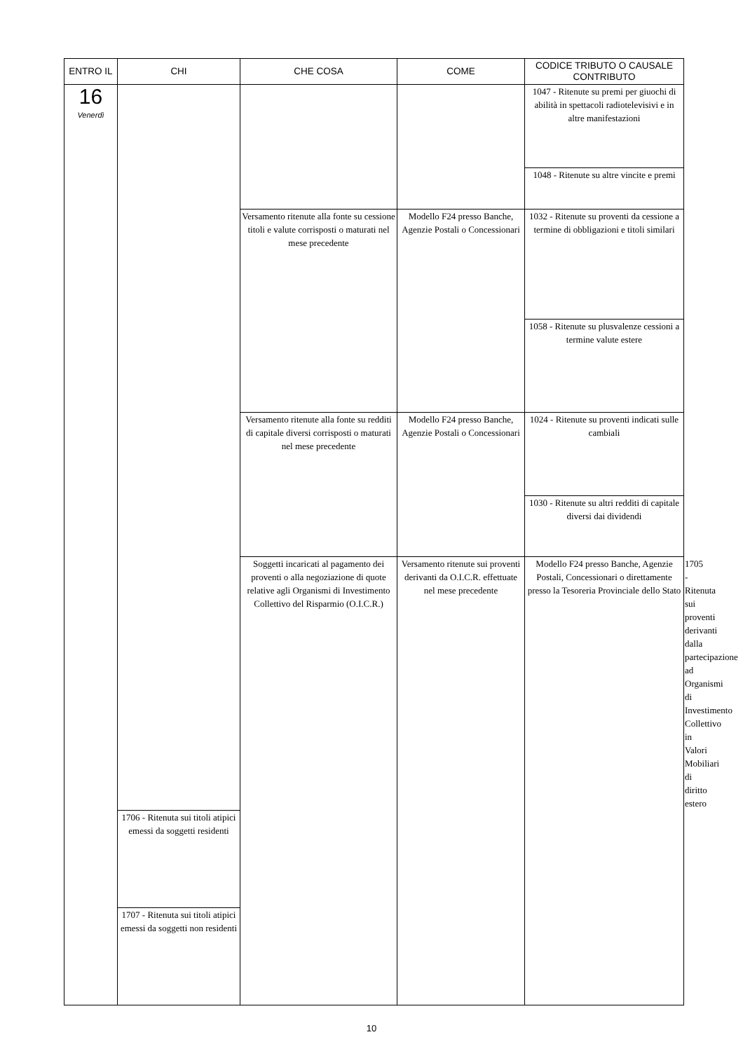| ENTRO IL | CHI | CHE COSA | COME | CODICE TRIBUTO O CAUSALE CONTRIBUTO | |
| --- | --- | --- | --- | --- | --- |
| 16 Venerdì | | | | 1047 - Ritenute su premi per giuochi di abilità in spettacoli radiotelevisivi e in altre manifestazioni | |
| | | | | 1048 - Ritenute su altre vincite e premi | |
| | | Versamento ritenute alla fonte su cessione titoli e valute corrisposti o maturati nel mese precedente | Modello F24 presso Banche, Agenzie Postali o Concessionari | 1032 - Ritenute su proventi da cessione a termine di obbligazioni e titoli similari | |
| | | | | 1058 - Ritenute su plusvalenze cessioni a termine valute estere | |
| | | Versamento ritenute alla fonte su redditi di capitale diversi corrisposti o maturati nel mese precedente | Modello F24 presso Banche, Agenzie Postali o Concessionari | 1024 - Ritenute su proventi indicati sulle cambiali | |
| | | | | 1030 - Ritenute su altri redditi di capitale diversi dai dividendi | |
| | | Soggetti incaricati al pagamento dei proventi o alla negoziazione di quote relative agli Organismi di Investimento Collettivo del Risparmio (O.I.C.R.) | Versamento ritenute sui proventi derivanti da O.I.C.R. effettuate nel mese precedente | Modello F24 presso Banche, Agenzie Postali, Concessionari o direttamente presso la Tesoreria Provinciale dello Stato | 1705 - Ritenuta sui proventi derivanti dalla partecipazione ad Organismi di Investimento Collettivo in Valori Mobiliari di diritto estero |
| | 1706 - Ritenuta sui titoli atipici emessi da soggetti residenti | | | | |
| | 1707 - Ritenuta sui titoli atipici emessi da soggetti non residenti | | | | |
10